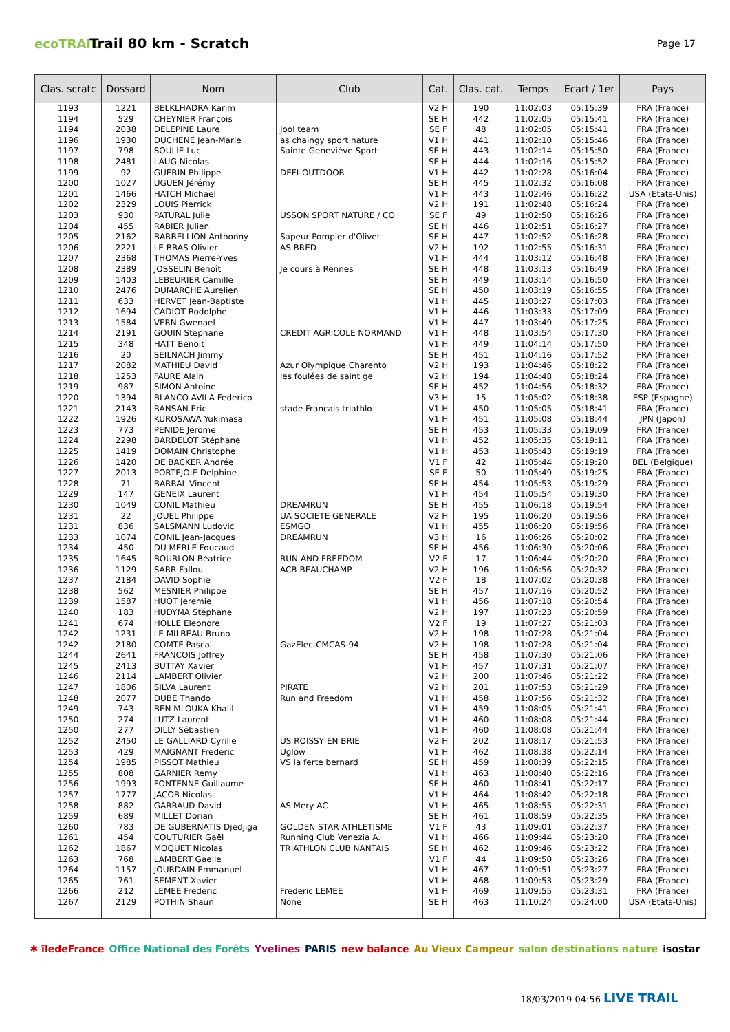ecoTRAIL
Trail 80 km - Scratch
Page 17
| Clas. scratc | Dossard | Nom | Club | Cat. | Clas. cat. | Temps | Ecart / 1er | Pays |
| --- | --- | --- | --- | --- | --- | --- | --- | --- |
| 1193 | 1221 | BELKLHADRA Karim | | V2 H | 190 | 11:02:03 | 05:15:39 | FRA (France) |
| 1194 | 529 | CHEYNIER François | | SE H | 442 | 11:02:05 | 05:15:41 | FRA (France) |
| 1194 | 2038 | DELEPINE Laure | Jool team | SE F | 48 | 11:02:05 | 05:15:41 | FRA (France) |
| 1196 | 1930 | DUCHENE Jean-Marie | as chaingy sport nature | V1 H | 441 | 11:02:10 | 05:15:46 | FRA (France) |
| 1197 | 798 | SOULIE Luc | Sainte Geneviève Sport | SE H | 443 | 11:02:14 | 05:15:50 | FRA (France) |
| 1198 | 2481 | LAUG Nicolas | | SE H | 444 | 11:02:16 | 05:15:52 | FRA (France) |
| 1199 | 92 | GUERIN Philippe | DEFI-OUTDOOR | V1 H | 442 | 11:02:28 | 05:16:04 | FRA (France) |
| 1200 | 1027 | UGUEN Jérémy | | SE H | 445 | 11:02:32 | 05:16:08 | FRA (France) |
| 1201 | 1466 | HATCH Michael | | V1 H | 443 | 11:02:46 | 05:16:22 | USA (Etats-Unis) |
| 1202 | 2329 | LOUIS Pierrick | | V2 H | 191 | 11:02:48 | 05:16:24 | FRA (France) |
| 1203 | 930 | PATURAL Julie | USSON SPORT NATURE / CO | SE F | 49 | 11:02:50 | 05:16:26 | FRA (France) |
| 1204 | 455 | RABIER Julien | | SE H | 446 | 11:02:51 | 05:16:27 | FRA (France) |
| 1205 | 2162 | BARBELLION Anthonny | Sapeur Pompier d'Olivet | SE H | 447 | 11:02:52 | 05:16:28 | FRA (France) |
| 1206 | 2221 | LE BRAS Olivier | AS BRED | V2 H | 192 | 11:02:55 | 05:16:31 | FRA (France) |
| 1207 | 2368 | THOMAS Pierre-Yves | | V1 H | 444 | 11:03:12 | 05:16:48 | FRA (France) |
| 1208 | 2389 | JOSSELIN Benoît | Je cours à Rennes | SE H | 448 | 11:03:13 | 05:16:49 | FRA (France) |
| 1209 | 1403 | LEBEURIER Camille | | SE H | 449 | 11:03:14 | 05:16:50 | FRA (France) |
| 1210 | 2476 | DUMARCHE Aurelien | | SE H | 450 | 11:03:19 | 05:16:55 | FRA (France) |
| 1211 | 633 | HERVET Jean-Baptiste | | V1 H | 445 | 11:03:27 | 05:17:03 | FRA (France) |
| 1212 | 1694 | CADIOT Rodolphe | | V1 H | 446 | 11:03:33 | 05:17:09 | FRA (France) |
| 1213 | 1584 | VERN Gwenael | | V1 H | 447 | 11:03:49 | 05:17:25 | FRA (France) |
| 1214 | 2191 | GOUIN Stephane | CREDIT AGRICOLE NORMAND | V1 H | 448 | 11:03:54 | 05:17:30 | FRA (France) |
| 1215 | 348 | HATT Benoit | | V1 H | 449 | 11:04:14 | 05:17:50 | FRA (France) |
| 1216 | 20 | SEILNACH Jimmy | | SE H | 451 | 11:04:16 | 05:17:52 | FRA (France) |
| 1217 | 2082 | MATHIEU David | Azur Olympique Charento | V2 H | 193 | 11:04:46 | 05:18:22 | FRA (France) |
| 1218 | 1253 | FAURE Alain | les foulées de saint ge | V2 H | 194 | 11:04:48 | 05:18:24 | FRA (France) |
| 1219 | 987 | SIMON Antoine | | SE H | 452 | 11:04:56 | 05:18:32 | FRA (France) |
| 1220 | 1394 | BLANCO AVILA Federico | | V3 H | 15 | 11:05:02 | 05:18:38 | ESP (Espagne) |
| 1221 | 2143 | RANSAN Eric | stade Francais triathlo | V1 H | 450 | 11:05:05 | 05:18:41 | FRA (France) |
| 1222 | 1926 | KUROSAWA Yukimasa | | V1 H | 451 | 11:05:08 | 05:18:44 | JPN (Japon) |
| 1223 | 773 | PENIDE Jerome | | SE H | 453 | 11:05:33 | 05:19:09 | FRA (France) |
| 1224 | 2298 | BARDELOT Stéphane | | V1 H | 452 | 11:05:35 | 05:19:11 | FRA (France) |
| 1225 | 1419 | DOMAIN Christophe | | V1 H | 453 | 11:05:43 | 05:19:19 | FRA (France) |
| 1226 | 1420 | DE BACKER Andrée | | V1 F | 42 | 11:05:44 | 05:19:20 | BEL (Belgique) |
| 1227 | 2013 | PORTEJOIE Delphine | | SE F | 50 | 11:05:49 | 05:19:25 | FRA (France) |
| 1228 | 71 | BARRAL Vincent | | SE H | 454 | 11:05:53 | 05:19:29 | FRA (France) |
| 1229 | 147 | GENEIX Laurent | | V1 H | 454 | 11:05:54 | 05:19:30 | FRA (France) |
| 1230 | 1049 | CONIL Mathieu | DREAMRUN | SE H | 455 | 11:06:18 | 05:19:54 | FRA (France) |
| 1231 | 22 | JOUEL Philippe | UA SOCIETE GENERALE | V2 H | 195 | 11:06:20 | 05:19:56 | FRA (France) |
| 1231 | 836 | SALSMANN Ludovic | ESMGO | V1 H | 455 | 11:06:20 | 05:19:56 | FRA (France) |
| 1233 | 1074 | CONIL Jean-Jacques | DREAMRUN | V3 H | 16 | 11:06:26 | 05:20:02 | FRA (France) |
| 1234 | 450 | DU MERLE Foucaud | | SE H | 456 | 11:06:30 | 05:20:06 | FRA (France) |
| 1235 | 1645 | BOURLON Béatrice | RUN AND FREEDOM | V2 F | 17 | 11:06:44 | 05:20:20 | FRA (France) |
| 1236 | 1129 | SARR Fallou | ACB BEAUCHAMP | V2 H | 196 | 11:06:56 | 05:20:32 | FRA (France) |
| 1237 | 2184 | DAVID Sophie | | V2 F | 18 | 11:07:02 | 05:20:38 | FRA (France) |
| 1238 | 562 | MESNIER Philippe | | SE H | 457 | 11:07:16 | 05:20:52 | FRA (France) |
| 1239 | 1587 | HUOT Jeremie | | V1 H | 456 | 11:07:18 | 05:20:54 | FRA (France) |
| 1240 | 183 | HUDYMA Stéphane | | V2 H | 197 | 11:07:23 | 05:20:59 | FRA (France) |
| 1241 | 674 | HOLLE Eleonore | | V2 F | 19 | 11:07:27 | 05:21:03 | FRA (France) |
| 1242 | 1231 | LE MILBEAU Bruno | | V2 H | 198 | 11:07:28 | 05:21:04 | FRA (France) |
| 1242 | 2180 | COMTE Pascal | GazElec-CMCAS-94 | V2 H | 198 | 11:07:28 | 05:21:04 | FRA (France) |
| 1244 | 2641 | FRANCOIS Joffrey | | SE H | 458 | 11:07:30 | 05:21:06 | FRA (France) |
| 1245 | 2413 | BUTTAY Xavier | | V1 H | 457 | 11:07:31 | 05:21:07 | FRA (France) |
| 1246 | 2114 | LAMBERT Olivier | | V2 H | 200 | 11:07:46 | 05:21:22 | FRA (France) |
| 1247 | 1806 | SILVA Laurent | PIRATE | V2 H | 201 | 11:07:53 | 05:21:29 | FRA (France) |
| 1248 | 2077 | DUBE Thando | Run and Freedom | V1 H | 458 | 11:07:56 | 05:21:32 | FRA (France) |
| 1249 | 743 | BEN MLOUKA Khalil | | V1 H | 459 | 11:08:05 | 05:21:41 | FRA (France) |
| 1250 | 274 | LUTZ Laurent | | V1 H | 460 | 11:08:08 | 05:21:44 | FRA (France) |
| 1250 | 277 | DILLY Sébastien | | V1 H | 460 | 11:08:08 | 05:21:44 | FRA (France) |
| 1252 | 2450 | LE GALLIARD Cyrille | US ROISSY EN BRIE | V2 H | 202 | 11:08:17 | 05:21:53 | FRA (France) |
| 1253 | 429 | MAIGNANT Frederic | Uglow | V1 H | 462 | 11:08:38 | 05:22:14 | FRA (France) |
| 1254 | 1985 | PISSOT Mathieu | VS la ferte bernard | SE H | 459 | 11:08:39 | 05:22:15 | FRA (France) |
| 1255 | 808 | GARNIER Remy | | V1 H | 463 | 11:08:40 | 05:22:16 | FRA (France) |
| 1256 | 1993 | FONTENNE Guillaume | | SE H | 460 | 11:08:41 | 05:22:17 | FRA (France) |
| 1257 | 1777 | JACOB Nicolas | | V1 H | 464 | 11:08:42 | 05:22:18 | FRA (France) |
| 1258 | 882 | GARRAUD David | AS Mery AC | V1 H | 465 | 11:08:55 | 05:22:31 | FRA (France) |
| 1259 | 689 | MILLET Dorian | | SE H | 461 | 11:08:59 | 05:22:35 | FRA (France) |
| 1260 | 783 | DE GUBERNATIS Djedjiga | GOLDEN STAR ATHLETISME | V1 F | 43 | 11:09:01 | 05:22:37 | FRA (France) |
| 1261 | 454 | COUTURIER Gaël | Running Club Venezia A. | V1 H | 466 | 11:09:44 | 05:23:20 | FRA (France) |
| 1262 | 1867 | MOQUET Nicolas | TRIATHLON CLUB NANTAIS | SE H | 462 | 11:09:46 | 05:23:22 | FRA (France) |
| 1263 | 768 | LAMBERT Gaelle | | V1 F | 44 | 11:09:50 | 05:23:26 | FRA (France) |
| 1264 | 1157 | JOURDAIN Emmanuel | | V1 H | 467 | 11:09:51 | 05:23:27 | FRA (France) |
| 1265 | 761 | SEMENT Xavier | | V1 H | 468 | 11:09:53 | 05:23:29 | FRA (France) |
| 1266 | 212 | LEMEE Frederic | Frederic LEMEE | V1 H | 469 | 11:09:55 | 05:23:31 | FRA (France) |
| 1267 | 2129 | POTHIN Shaun | None | SE H | 463 | 11:10:24 | 05:24:00 | USA (Etats-Unis) |
✱ îledeFrance Office National des Forêts Yvelines PARIS new balance Au Vieux Campeur salon destinations nature isostar
18/03/2019 04:56 LIVE TRAIL